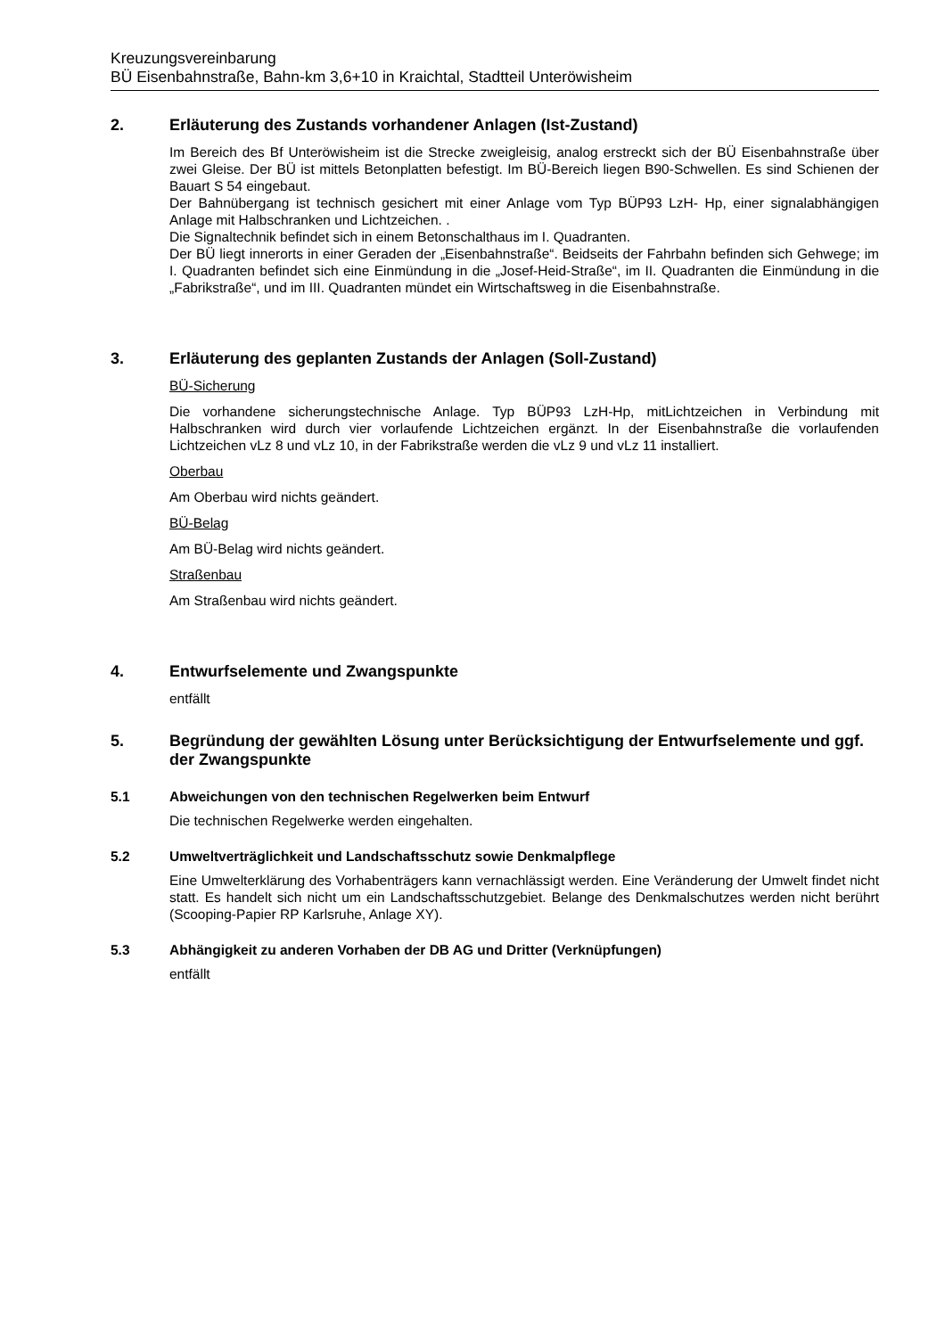Kreuzungsvereinbarung
BÜ Eisenbahnstraße, Bahn-km 3,6+10 in Kraichtal, Stadtteil Unteröwisheim
2. Erläuterung des Zustands vorhandener Anlagen (Ist-Zustand)
Im Bereich des Bf Unteröwisheim ist die Strecke zweigleisig, analog erstreckt sich der BÜ Eisenbahnstraße über zwei Gleise. Der BÜ ist mittels Betonplatten befestigt. Im BÜ-Bereich liegen B90-Schwellen. Es sind Schienen der Bauart S 54 eingebaut.
Der Bahnübergang ist technisch gesichert mit einer Anlage vom Typ BÜP93 LzH- Hp, einer signalabhängigen Anlage mit Halbschranken und Lichtzeichen. .
Die Signaltechnik befindet sich in einem Betonschalthaus im I. Quadranten.
Der BÜ liegt innerorts in einer Geraden der „Eisenbahnstraße“. Beidseits der Fahrbahn befinden sich Gehwege; im I. Quadranten befindet sich eine Einmündung in die „Josef-Heid-Straße“, im II. Quadranten die Einmündung in die „Fabrikstraße“, und im III. Quadranten mündet ein Wirtschaftsweg in die Eisenbahnstraße.
3. Erläuterung des geplanten Zustands der Anlagen (Soll-Zustand)
BÜ-Sicherung
Die vorhandene sicherungstechnische Anlage. Typ BÜP93 LzH-Hp, mitLichtzeichen in Verbindung mit Halbschranken wird durch vier vorlaufende Lichtzeichen ergänzt. In der Eisenbahnstraße die vorlaufenden Lichtzeichen vLz 8 und vLz 10, in der Fabrikstraße werden die vLz 9 und vLz 11 installiert.
Oberbau
Am Oberbau wird nichts geändert.
BÜ-Belag
Am BÜ-Belag wird nichts geändert.
Straßenbau
Am Straßenbau wird nichts geändert.
4. Entwurfselemente und Zwangspunkte
entfällt
5. Begründung der gewählten Lösung unter Berücksichtigung der Entwurfselemente und ggf. der Zwangspunkte
5.1 Abweichungen von den technischen Regelwerken beim Entwurf
Die technischen Regelwerke werden eingehalten.
5.2 Umweltverträglichkeit und Landschaftsschutz sowie Denkmalpflege
Eine Umwelterklärung des Vorhabenträgers kann vernachlässigt werden. Eine Veränderung der Umwelt findet nicht statt. Es handelt sich nicht um ein Landschaftsschutzgebiet. Belange des Denkmalschutzes werden nicht berührt (Scooping-Papier RP Karlsruhe, Anlage XY).
5.3 Abhängigkeit zu anderen Vorhaben der DB AG und Dritter (Verknüpfungen)
entfällt